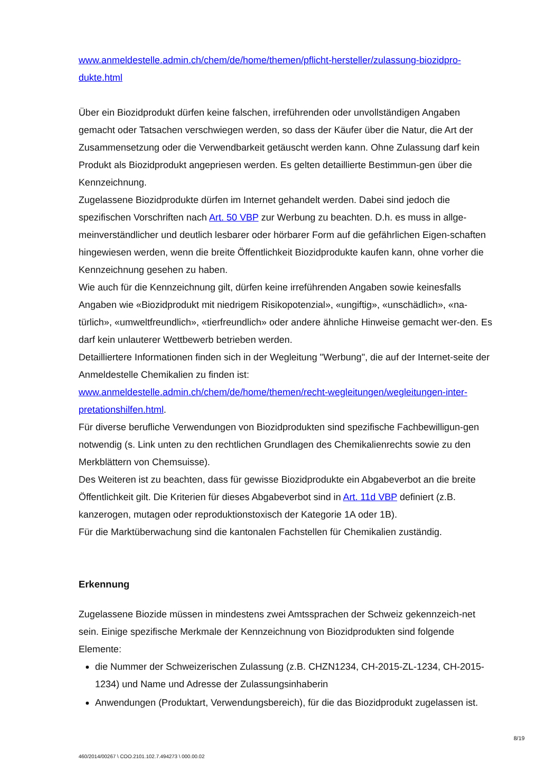www.anmeldestelle.admin.ch/chem/de/home/themen/pflicht-hersteller/zulassung-biozidpro-dukte.html
Über ein Biozidprodukt dürfen keine falschen, irreführenden oder unvollständigen Angaben gemacht oder Tatsachen verschwiegen werden, so dass der Käufer über die Natur, die Art der Zusammensetzung oder die Verwendbarkeit getäuscht werden kann. Ohne Zulassung darf kein Produkt als Biozidprodukt angepriesen werden. Es gelten detaillierte Bestimmun-gen über die Kennzeichnung.
Zugelassene Biozidprodukte dürfen im Internet gehandelt werden. Dabei sind jedoch die spezifischen Vorschriften nach Art. 50 VBP zur Werbung zu beachten. D.h. es muss in allge-meinverständlicher und deutlich lesbarer oder hörbarer Form auf die gefährlichen Eigen-schaften hingewiesen werden, wenn die breite Öffentlichkeit Biozidprodukte kaufen kann, ohne vorher die Kennzeichnung gesehen zu haben.
Wie auch für die Kennzeichnung gilt, dürfen keine irreführenden Angaben sowie keinesfalls Angaben wie «Biozidprodukt mit niedrigem Risikopotenzial», «ungiftig», «unschädlich», «na-türlich», «umweltfreundlich», «tierfreundlich» oder andere ähnliche Hinweise gemacht wer-den. Es darf kein unlauterer Wettbewerb betrieben werden.
Detailliertere Informationen finden sich in der Wegleitung "Werbung", die auf der Internet-seite der Anmeldestelle Chemikalien zu finden ist:
www.anmeldestelle.admin.ch/chem/de/home/themen/recht-wegleitungen/wegleitungen-inter-pretationshilfen.html.
Für diverse berufliche Verwendungen von Biozidprodukten sind spezifische Fachbewilligun-gen notwendig (s. Link unten zu den rechtlichen Grundlagen des Chemikalienrechts sowie zu den Merkblättern von Chemsuisse).
Des Weiteren ist zu beachten, dass für gewisse Biozidprodukte ein Abgabeverbot an die breite Öffentlichkeit gilt. Die Kriterien für dieses Abgabeverbot sind in Art. 11d VBP definiert (z.B. kanzerogen, mutagen oder reproduktionstoxisch der Kategorie 1A oder 1B).
Für die Marktüberwachung sind die kantonalen Fachstellen für Chemikalien zuständig.
Erkennung
Zugelassene Biozide müssen in mindestens zwei Amtssprachen der Schweiz gekennzeich-net sein. Einige spezifische Merkmale der Kennzeichnung von Biozidprodukten sind folgende Elemente:
die Nummer der Schweizerischen Zulassung (z.B. CHZN1234, CH-2015-ZL-1234, CH-2015-1234) und Name und Adresse der Zulassungsinhaberin
Anwendungen (Produktart, Verwendungsbereich), für die das Biozidprodukt zugelassen ist.
8/19
460/2014/00267 \ COO.2101.102.7.494273 \ 000.00.02